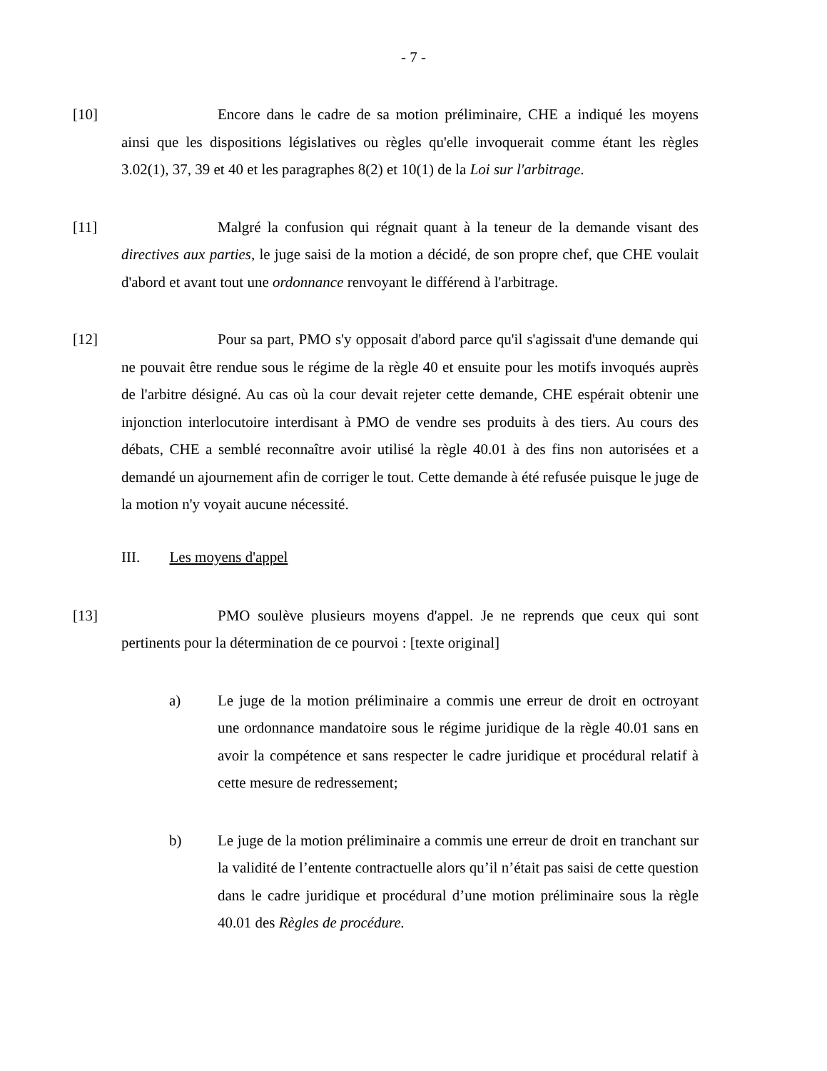- 7 -
[10] Encore dans le cadre de sa motion préliminaire, CHE a indiqué les moyens ainsi que les dispositions législatives ou règles qu'elle invoquerait comme étant les règles 3.02(1), 37, 39 et 40 et les paragraphes 8(2) et 10(1) de la Loi sur l'arbitrage.
[11] Malgré la confusion qui régnait quant à la teneur de la demande visant des directives aux parties, le juge saisi de la motion a décidé, de son propre chef, que CHE voulait d'abord et avant tout une ordonnance renvoyant le différend à l'arbitrage.
[12] Pour sa part, PMO s'y opposait d'abord parce qu'il s'agissait d'une demande qui ne pouvait être rendue sous le régime de la règle 40 et ensuite pour les motifs invoqués auprès de l'arbitre désigné. Au cas où la cour devait rejeter cette demande, CHE espérait obtenir une injonction interlocutoire interdisant à PMO de vendre ses produits à des tiers. Au cours des débats, CHE a semblé reconnaître avoir utilisé la règle 40.01 à des fins non autorisées et a demandé un ajournement afin de corriger le tout. Cette demande à été refusée puisque le juge de la motion n'y voyait aucune nécessité.
III. Les moyens d'appel
[13] PMO soulève plusieurs moyens d'appel. Je ne reprends que ceux qui sont pertinents pour la détermination de ce pourvoi : [texte original]
a) Le juge de la motion préliminaire a commis une erreur de droit en octroyant une ordonnance mandatoire sous le régime juridique de la règle 40.01 sans en avoir la compétence et sans respecter le cadre juridique et procédural relatif à cette mesure de redressement;
b) Le juge de la motion préliminaire a commis une erreur de droit en tranchant sur la validité de l’entente contractuelle alors qu’il n’était pas saisi de cette question dans le cadre juridique et procédural d’une motion préliminaire sous la règle 40.01 des Règles de procédure.